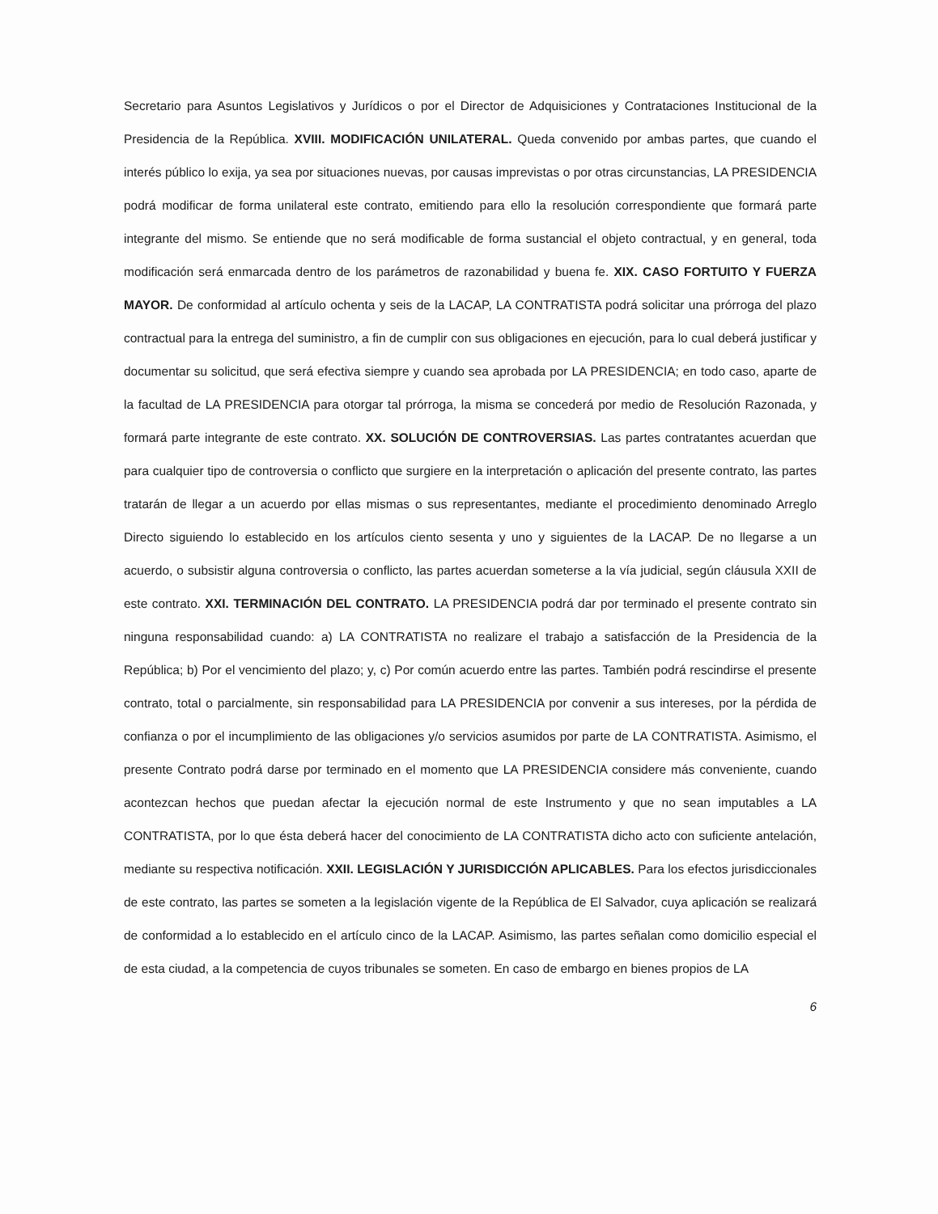Secretario para Asuntos Legislativos y Jurídicos o por el Director de Adquisiciones y Contrataciones Institucional de la Presidencia de la República. XVIII. MODIFICACIÓN UNILATERAL. Queda convenido por ambas partes, que cuando el interés público lo exija, ya sea por situaciones nuevas, por causas imprevistas o por otras circunstancias, LA PRESIDENCIA podrá modificar de forma unilateral este contrato, emitiendo para ello la resolución correspondiente que formará parte integrante del mismo. Se entiende que no será modificable de forma sustancial el objeto contractual, y en general, toda modificación será enmarcada dentro de los parámetros de razonabilidad y buena fe. XIX. CASO FORTUITO Y FUERZA MAYOR. De conformidad al artículo ochenta y seis de la LACAP, LA CONTRATISTA podrá solicitar una prórroga del plazo contractual para la entrega del suministro, a fin de cumplir con sus obligaciones en ejecución, para lo cual deberá justificar y documentar su solicitud, que será efectiva siempre y cuando sea aprobada por LA PRESIDENCIA; en todo caso, aparte de la facultad de LA PRESIDENCIA para otorgar tal prórroga, la misma se concederá por medio de Resolución Razonada, y formará parte integrante de este contrato. XX. SOLUCIÓN DE CONTROVERSIAS. Las partes contratantes acuerdan que para cualquier tipo de controversia o conflicto que surgiere en la interpretación o aplicación del presente contrato, las partes tratarán de llegar a un acuerdo por ellas mismas o sus representantes, mediante el procedimiento denominado Arreglo Directo siguiendo lo establecido en los artículos ciento sesenta y uno y siguientes de la LACAP. De no llegarse a un acuerdo, o subsistir alguna controversia o conflicto, las partes acuerdan someterse a la vía judicial, según cláusula XXII de este contrato. XXI. TERMINACIÓN DEL CONTRATO. LA PRESIDENCIA podrá dar por terminado el presente contrato sin ninguna responsabilidad cuando: a) LA CONTRATISTA no realizare el trabajo a satisfacción de la Presidencia de la República; b) Por el vencimiento del plazo; y, c) Por común acuerdo entre las partes. También podrá rescindirse el presente contrato, total o parcialmente, sin responsabilidad para LA PRESIDENCIA por convenir a sus intereses, por la pérdida de confianza o por el incumplimiento de las obligaciones y/o servicios asumidos por parte de LA CONTRATISTA. Asimismo, el presente Contrato podrá darse por terminado en el momento que LA PRESIDENCIA considere más conveniente, cuando acontezcan hechos que puedan afectar la ejecución normal de este Instrumento y que no sean imputables a LA CONTRATISTA, por lo que ésta deberá hacer del conocimiento de LA CONTRATISTA dicho acto con suficiente antelación, mediante su respectiva notificación. XXII. LEGISLACIÓN Y JURISDICCIÓN APLICABLES. Para los efectos jurisdiccionales de este contrato, las partes se someten a la legislación vigente de la República de El Salvador, cuya aplicación se realizará de conformidad a lo establecido en el artículo cinco de la LACAP. Asimismo, las partes señalan como domicilio especial el de esta ciudad, a la competencia de cuyos tribunales se someten. En caso de embargo en bienes propios de LA
6